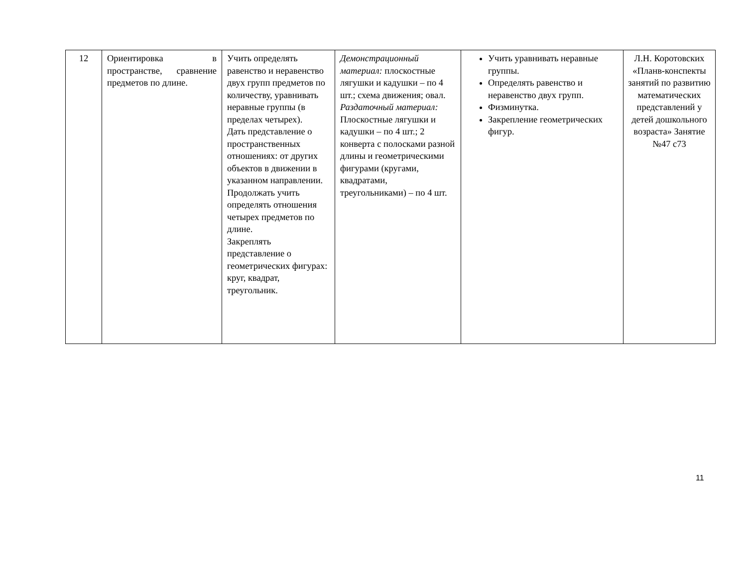| 12 | Ориентировка в пространстве, сравнение предметов по длине. | Учить определять равенство и неравенство двух групп предметов по количеству, уравнивать неравные группы (в пределах четырех). Дать представление о пространственных отношениях: от других объектов в движении в указанном направлении. Продолжать учить определять отношения четырех предметов по длине. Закреплять представление о геометрических фигурах: круг, квадрат, треугольник. | Демонстрационный материал: плоскостные лягушки и кадушки – по 4 шт.; схема движения; овал. Раздаточный материал: Плоскостные лягушки и кадушки – по 4 шт.; 2 конверта с полосками разной длины и геометрическими фигурами (кругами, квадратами, треугольниками) – по 4 шт. | Учить уравнивать неравные группы. Определять равенство и неравенство двух групп. Физминутка. Закрепление геометрических фигур. | Л.Н. Коротовских «Планв-конспекты занятий по развитию математических представлений у детей дошкольного возраста» Занятие №47 с73 |
11